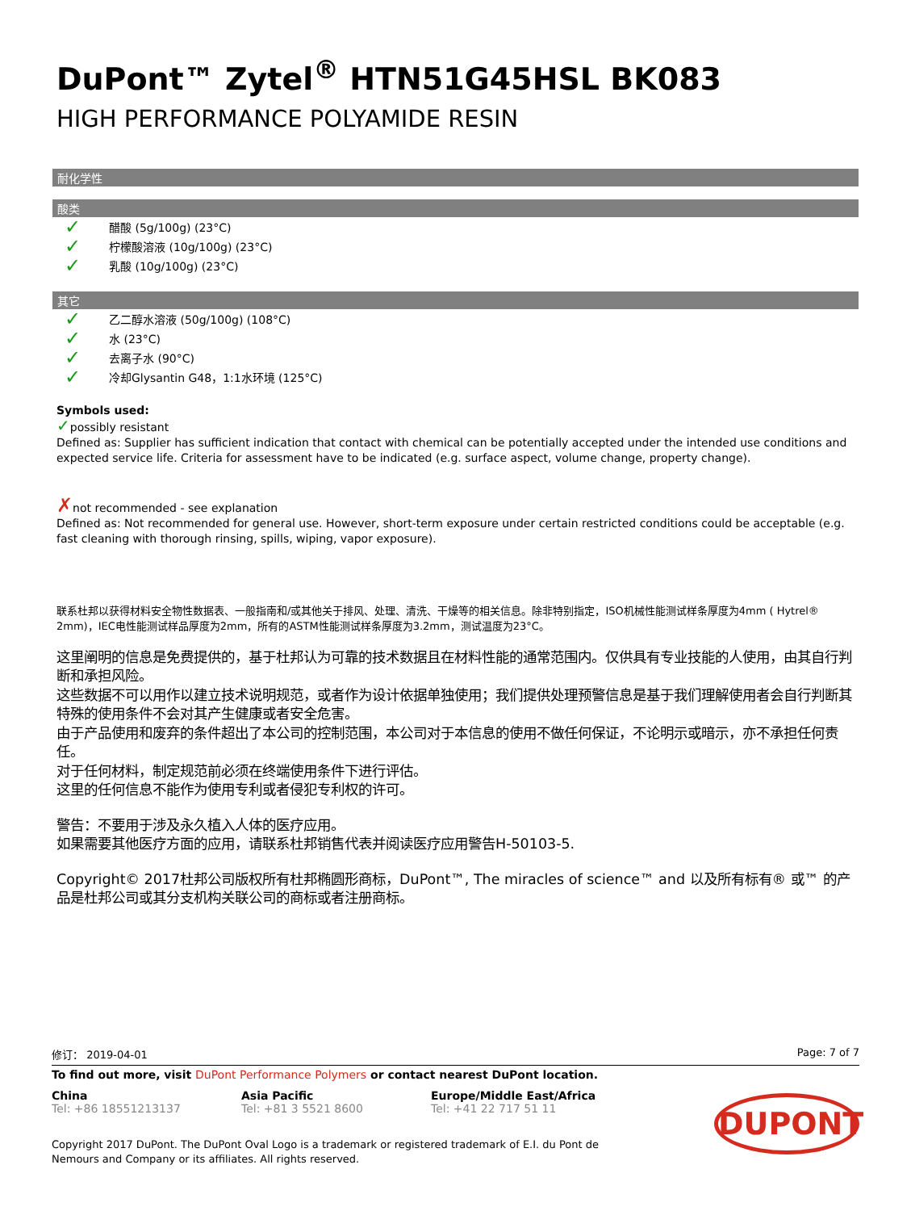DuPont™ Zytel<sup>®</sup> HTN51G45HSL BK083
HIGH PERFORMANCE POLYAMIDE RESIN
耐化学性
酸类
✓ 醋酸 (5g/100g) (23°C)
✓ 柠檬酸溶液 (10g/100g) (23°C)
✓ 乳酸 (10g/100g) (23°C)
其它
✓ 乙二醇水溶液 (50g/100g) (108°C)
✓ 水 (23°C)
✓ 去离子水 (90°C)
✓ 冷却Glysantin G48，1:1水环境 (125°C)
Symbols used:
✓possibly resistant
Defined as: Supplier has sufficient indication that contact with chemical can be potentially accepted under the intended use conditions and expected service life. Criteria for assessment have to be indicated (e.g. surface aspect, volume change, property change).
✗not recommended - see explanation
Defined as: Not recommended for general use. However, short-term exposure under certain restricted conditions could be acceptable (e.g. fast cleaning with thorough rinsing, spills, wiping, vapor exposure).
联系杜邦以获得材料安全物性数据表、一般指南和/或其他关于排风、处理、清洗、干燥等的相关信息。除非特别指定，ISO机械性能测试样条厚度为4mm ( Hytrel® 2mm)，IEC电性能测试样品厚度为2mm，所有的ASTM性能测试样条厚度为3.2mm，测试温度为23°C。
这里阐明的信息是免费提供的，基于杜邦认为可靠的技术数据且在材料性能的通常范围内。仅供具有专业技能的人使用，由其自行判断和承担风险。
这些数据不可以用作以建立技术说明规范，或者作为设计依据单独使用；我们提供处理预警信息是基于我们理解使用者会自行判断其特殊的使用条件不会对其产生健康或者安全危害。
由于产品使用和废弃的条件超出了本公司的控制范围，本公司对于本信息的使用不做任何保证，不论明示或暗示，亦不承担任何责任。
对于任何材料，制定规范前必须在终端使用条件下进行评估。
这里的任何信息不能作为使用专利或者侵犯专利权的许可。
警告：不要用于涉及永久植入人体的医疗应用。
如果需要其他医疗方面的应用，请联系杜邦销售代表并阅读医疗应用警告H-50103-5.
Copyright© 2017杜邦公司版权所有杜邦椭圆形商标，DuPont™, The miracles of science™ and 以及所有标有® 或™ 的产品是杜邦公司或其分支机构关联公司的商标或者注册商标。
修订： 2019-04-01 Page: 7 of 7
To find out more, visit DuPont Performance Polymers or contact nearest DuPont location.
China
Tel: +86 18551213137
Asia Pacific
Tel: +81 3 5521 8600
Europe/Middle East/Africa
Tel: +41 22 717 51 11
DUPONT
Copyright 2017 DuPont. The DuPont Oval Logo is a trademark or registered trademark of E.I. du Pont de Nemours and Company or its affiliates. All rights reserved.